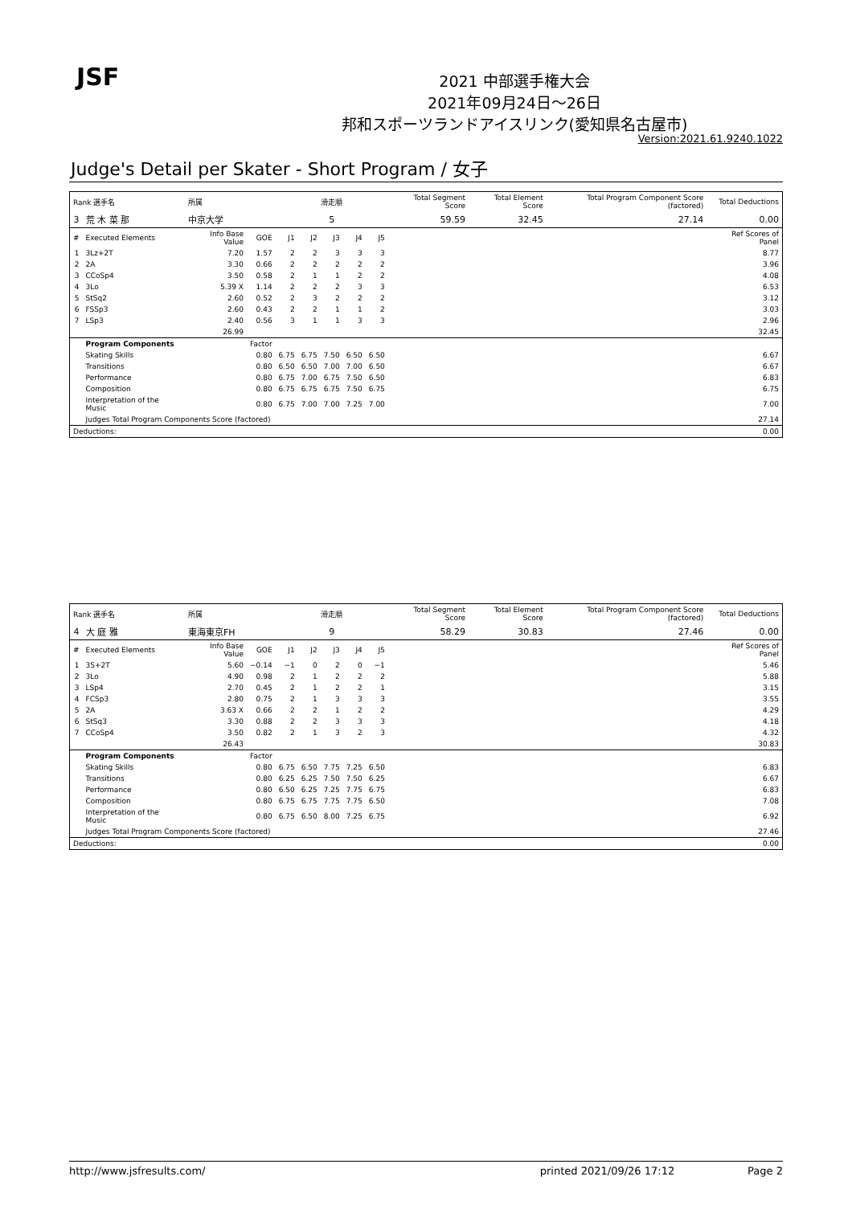JSF
2021 中部選手権大会
2021年09月24日～26日
邦和スポーツランドアイスリンク(愛知県名古屋市)
Version:2021.61.9240.1022
Judge's Detail per Skater - Short Program / 女子
| Rank 選手名 | | 所属 | | 滑走順 | | | | | Total Segment Score | Total Element Score | Total Program Component Score (factored) | Total Deductions |
| --- | --- | --- | --- | --- | --- | --- | --- | --- | --- | --- | --- | --- |
| 3 | 荒 木 菜 那 | 中京大学 | | 5 | | | | | 59.59 | 32.45 | 27.14 | 0.00 |
| # | Executed Elements | Info Base Value | GOE | J1 | J2 | J3 | J4 | J5 | | | | Ref Scores of Panel |
| 1 | 3Lz+2T | 7.20 | 1.57 | 2 | 2 | 3 | 3 | 3 | | | | 8.77 |
| 2 | 2A | 3.30 | 0.66 | 2 | 2 | 2 | 2 | 2 | | | | 3.96 |
| 3 | CCoSp4 | 3.50 | 0.58 | 2 | 1 | 1 | 2 | 2 | | | | 4.08 |
| 4 | 3Lo | 5.39 X | 1.14 | 2 | 2 | 2 | 3 | 3 | | | | 6.53 |
| 5 | StSq2 | 2.60 | 0.52 | 2 | 3 | 2 | 2 | 2 | | | | 3.12 |
| 6 | FSSp3 | 2.60 | 0.43 | 2 | 2 | 1 | 1 | 2 | | | | 3.03 |
| 7 | LSp3 | 2.40 | 0.56 | 3 | 1 | 1 | 3 | 3 | | | | 2.96 |
| | | 26.99 | | | | | | | | | | 32.45 |
| | Program Components | | Factor | | | | | | | | | |
| | Skating Skills | | 0.80 | 6.75 | 6.75 | 7.50 | 6.50 | 6.50 | | | | 6.67 |
| | Transitions | | 0.80 | 6.50 | 6.50 | 7.00 | 7.00 | 6.50 | | | | 6.67 |
| | Performance | | 0.80 | 6.75 | 7.00 | 6.75 | 7.50 | 6.50 | | | | 6.83 |
| | Composition | | 0.80 | 6.75 | 6.75 | 6.75 | 7.50 | 6.75 | | | | 6.75 |
| | Interpretation of the Music | | 0.80 | 6.75 | 7.00 | 7.00 | 7.25 | 7.00 | | | | 7.00 |
| | Judges Total Program Components Score (factored) | | | | | | | | | | | 27.14 |
| Deductions: | | | | | | | | | | | | 0.00 |
| Rank 選手名 | | 所属 | | 滑走順 | | | | | Total Segment Score | Total Element Score | Total Program Component Score (factored) | Total Deductions |
| --- | --- | --- | --- | --- | --- | --- | --- | --- | --- | --- | --- | --- |
| 4 | 大 庭 雅 | 東海東京FH | | 9 | | | | | 58.29 | 30.83 | 27.46 | 0.00 |
| # | Executed Elements | Info Base Value | GOE | J1 | J2 | J3 | J4 | J5 | | | | Ref Scores of Panel |
| 1 | 3S+2T | 5.60 | −0.14 | −1 | 0 | 2 | 0 | −1 | | | | 5.46 |
| 2 | 3Lo | 4.90 | 0.98 | 2 | 1 | 2 | 2 | 2 | | | | 5.88 |
| 3 | LSp4 | 2.70 | 0.45 | 2 | 1 | 2 | 2 | 1 | | | | 3.15 |
| 4 | FCSp3 | 2.80 | 0.75 | 2 | 1 | 3 | 3 | 3 | | | | 3.55 |
| 5 | 2A | 3.63 X | 0.66 | 2 | 2 | 1 | 2 | 2 | | | | 4.29 |
| 6 | StSq3 | 3.30 | 0.88 | 2 | 2 | 3 | 3 | 3 | | | | 4.18 |
| 7 | CCoSp4 | 3.50 | 0.82 | 2 | 1 | 3 | 2 | 3 | | | | 4.32 |
| | | 26.43 | | | | | | | | | | 30.83 |
| | Program Components | | Factor | | | | | | | | | |
| | Skating Skills | | 0.80 | 6.75 | 6.50 | 7.75 | 7.25 | 6.50 | | | | 6.83 |
| | Transitions | | 0.80 | 6.25 | 6.25 | 7.50 | 7.50 | 6.25 | | | | 6.67 |
| | Performance | | 0.80 | 6.50 | 6.25 | 7.25 | 7.75 | 6.75 | | | | 6.83 |
| | Composition | | 0.80 | 6.75 | 6.75 | 7.75 | 7.75 | 6.50 | | | | 7.08 |
| | Interpretation of the Music | | 0.80 | 6.75 | 6.50 | 8.00 | 7.25 | 6.75 | | | | 6.92 |
| | Judges Total Program Components Score (factored) | | | | | | | | | | | 27.46 |
| Deductions: | | | | | | | | | | | | 0.00 |
http://www.jsfresults.com/ printed 2021/09/26 17:12 Page 2